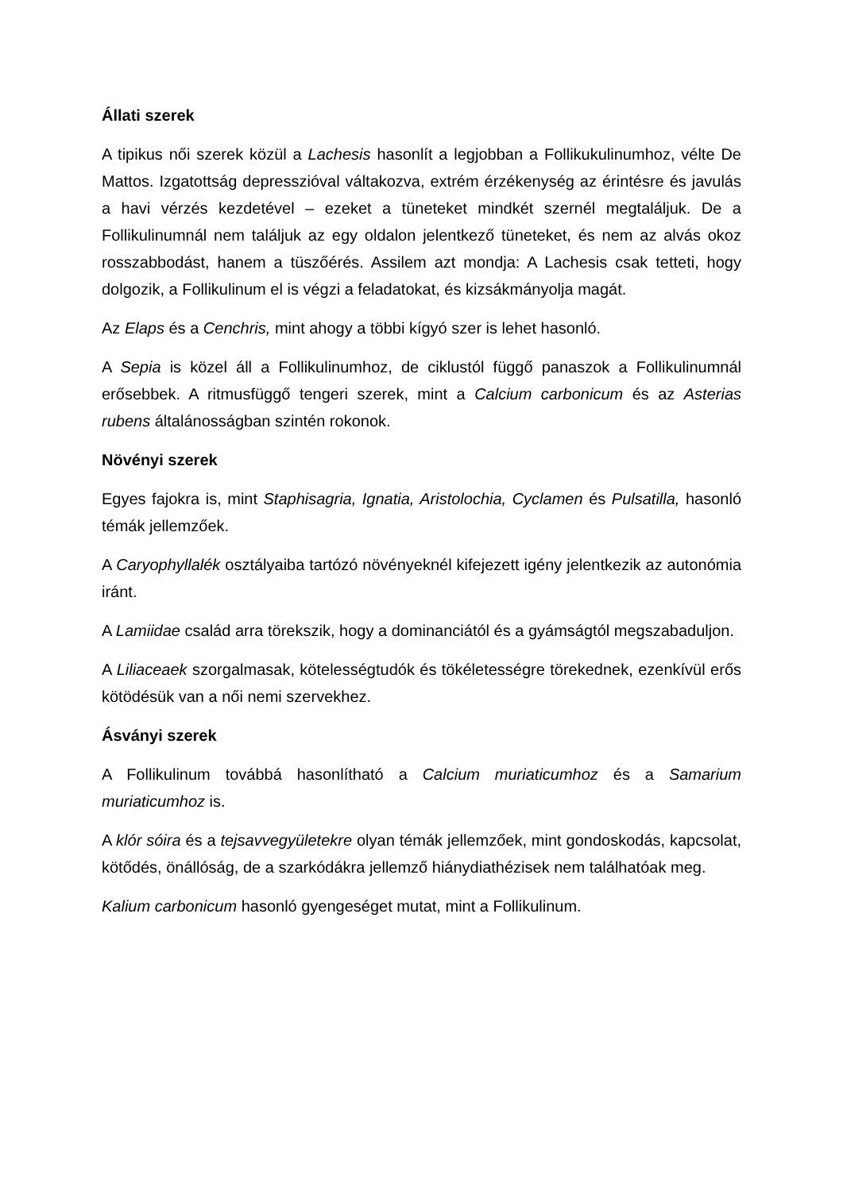Állati szerek
A tipikus női szerek közül a Lachesis hasonlít a legjobban a Follikukulinumhoz, vélte De Mattos. Izgatottság depresszióval váltakozva, extrém érzékenység az érintésre és javulás a havi vérzés kezdetével – ezeket a tüneteket mindkét szernél megtaláljuk. De a Follikulinumnál nem találjuk az egy oldalon jelentkező tüneteket, és nem az alvás okoz rosszabbodást, hanem a tüszőérés. Assilem azt mondja: A Lachesis csak tetteti, hogy dolgozik, a Follikulinum el is végzi a feladatokat, és kizsákmányolja magát.
Az Elaps és a Cenchris, mint ahogy a többi kígyó szer is lehet hasonló.
A Sepia is közel áll a Follikulinumhoz, de ciklustól függő panaszok a Follikulinumnál erősebbek. A ritmusfüggő tengeri szerek, mint a Calcium carbonicum és az Asterias rubens általánosságban szintén rokonok.
Növényi szerek
Egyes fajokra is, mint Staphisagria, Ignatia, Aristolochia, Cyclamen és Pulsatilla, hasonló témák jellemzőek.
A Caryophyllalék osztályaiba tartózó növényeknél kifejezett igény jelentkezik az autonómia iránt.
A Lamiidae család arra törekszik, hogy a dominanciától és a gyámságtól megszabaduljon.
A Liliaceaek szorgalmasak, kötelességtudók és tökéletességre törekednek, ezenkívül erős kötödésük van a női nemi szervekhez.
Ásványi szerek
A Follikulinum továbbá hasonlítható a Calcium muriaticumhoz és a Samarium muriaticumhoz is.
A klór sóira és a tejsavvegyületekre olyan témák jellemzőek, mint gondoskodás, kapcsolat, kötődés, önállóság, de a szarkódákra jellemző hiánydiathézisek nem találhatóak meg.
Kalium carbonicum hasonló gyengeséget mutat, mint a Follikulinum.